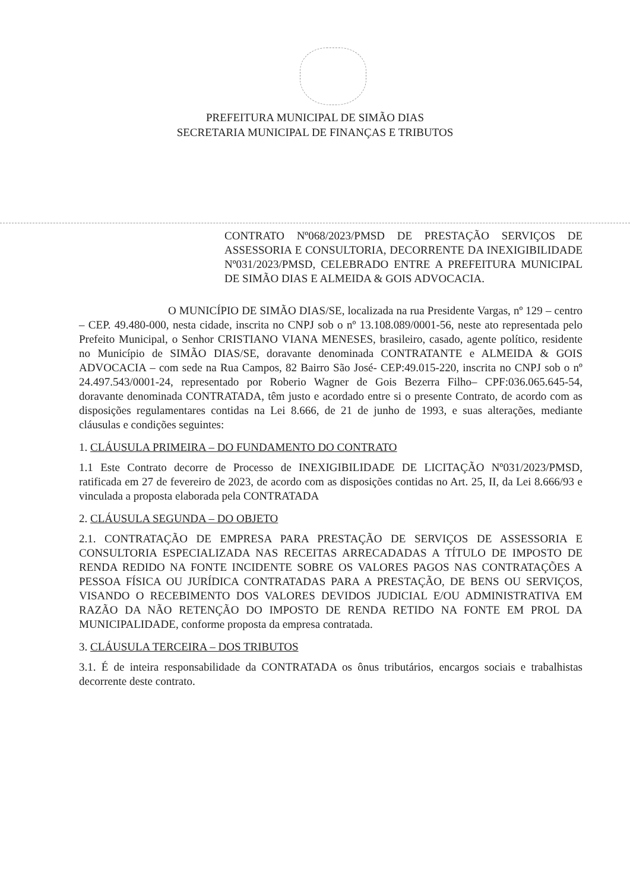PREFEITURA MUNICIPAL DE SIMÃO DIAS
SECRETARIA MUNICIPAL DE FINANÇAS E TRIBUTOS
CONTRATO Nº068/2023/PMSD DE PRESTAÇÃO SERVIÇOS DE ASSESSORIA E CONSULTORIA, DECORRENTE DA INEXIGIBILIDADE Nº031/2023/PMSD, CELEBRADO ENTRE A PREFEITURA MUNICIPAL DE SIMÃO DIAS E ALMEIDA & GOIS ADVOCACIA.
O MUNICÍPIO DE SIMÃO DIAS/SE, localizada na rua Presidente Vargas, nº 129 – centro – CEP. 49.480-000, nesta cidade, inscrita no CNPJ sob o nº 13.108.089/0001-56, neste ato representada pelo Prefeito Municipal, o Senhor CRISTIANO VIANA MENESES, brasileiro, casado, agente político, residente no Município de SIMÃO DIAS/SE, doravante denominada CONTRATANTE e ALMEIDA & GOIS ADVOCACIA – com sede na Rua Campos, 82 Bairro São José- CEP:49.015-220, inscrita no CNPJ sob o nº 24.497.543/0001-24, representado por Roberio Wagner de Gois Bezerra Filho– CPF:036.065.645-54, doravante denominada CONTRATADA, têm justo e acordado entre si o presente Contrato, de acordo com as disposições regulamentares contidas na Lei 8.666, de 21 de junho de 1993, e suas alterações, mediante cláusulas e condições seguintes:
1. CLÁUSULA PRIMEIRA – DO FUNDAMENTO DO CONTRATO
1.1 Este Contrato decorre de Processo de INEXIGIBILIDADE DE LICITAÇÃO Nº031/2023/PMSD, ratificada em 27 de fevereiro de 2023, de acordo com as disposições contidas no Art. 25, II, da Lei 8.666/93 e vinculada a proposta elaborada pela CONTRATADA
2. CLÁUSULA SEGUNDA – DO OBJETO
2.1. CONTRATAÇÃO DE EMPRESA PARA PRESTAÇÃO DE SERVIÇOS DE ASSESSORIA E CONSULTORIA ESPECIALIZADA NAS RECEITAS ARRECADADAS A TÍTULO DE IMPOSTO DE RENDA REDIDO NA FONTE INCIDENTE SOBRE OS VALORES PAGOS NAS CONTRATAÇÕES A PESSOA FÍSICA OU JURÍDICA CONTRATADAS PARA A PRESTAÇÃO, DE BENS OU SERVIÇOS, VISANDO O RECEBIMENTO DOS VALORES DEVIDOS JUDICIAL E/OU ADMINISTRATIVA EM RAZÃO DA NÃO RETENÇÃO DO IMPOSTO DE RENDA RETIDO NA FONTE EM PROL DA MUNICIPALIDADE, conforme proposta da empresa contratada.
3. CLÁUSULA TERCEIRA – DOS TRIBUTOS
3.1. É de inteira responsabilidade da CONTRATADA os ônus tributários, encargos sociais e trabalhistas decorrente deste contrato.